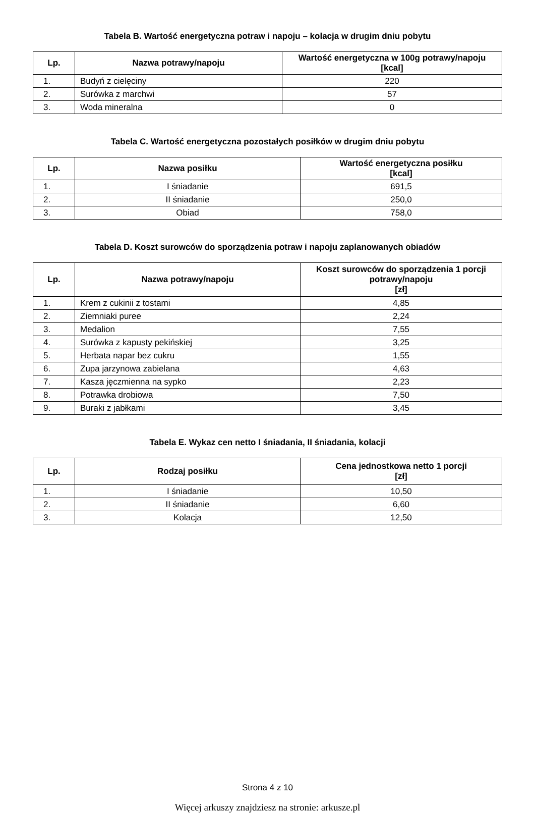Tabela B. Wartość energetyczna potraw i napoju – kolacja w drugim dniu pobytu
| Lp. | Nazwa potrawy/napoju | Wartość energetyczna w 100g potrawy/napoju [kcal] |
| --- | --- | --- |
| 1. | Budyń z cielęciny | 220 |
| 2. | Surówka z marchwi | 57 |
| 3. | Woda mineralna | 0 |
Tabela C. Wartość energetyczna pozostałych posiłków w drugim dniu pobytu
| Lp. | Nazwa posiłku | Wartość energetyczna posiłku [kcal] |
| --- | --- | --- |
| 1. | I śniadanie | 691,5 |
| 2. | II śniadanie | 250,0 |
| 3. | Obiad | 758,0 |
Tabela D. Koszt surowców do sporządzenia potraw i napoju zaplanowanych obiadów
| Lp. | Nazwa potrawy/napoju | Koszt surowców do sporządzenia 1 porcji potrawy/napoju [zł] |
| --- | --- | --- |
| 1. | Krem z cukinii z tostami | 4,85 |
| 2. | Ziemniaki puree | 2,24 |
| 3. | Medalion | 7,55 |
| 4. | Surówka z kapusty pekińskiej | 3,25 |
| 5. | Herbata napar bez cukru | 1,55 |
| 6. | Zupa jarzynowa zabielana | 4,63 |
| 7. | Kasza jęczmienna na sypko | 2,23 |
| 8. | Potrawka drobiowa | 7,50 |
| 9. | Buraki z jabłkami | 3,45 |
Tabela E. Wykaz cen netto I śniadania, II śniadania, kolacji
| Lp. | Rodzaj posiłku | Cena jednostkowa netto 1 porcji [zł] |
| --- | --- | --- |
| 1. | I śniadanie | 10,50 |
| 2. | II śniadanie | 6,60 |
| 3. | Kolacja | 12,50 |
Strona 4 z 10
Więcej arkuszy znajdziesz na stronie: arkusze.pl